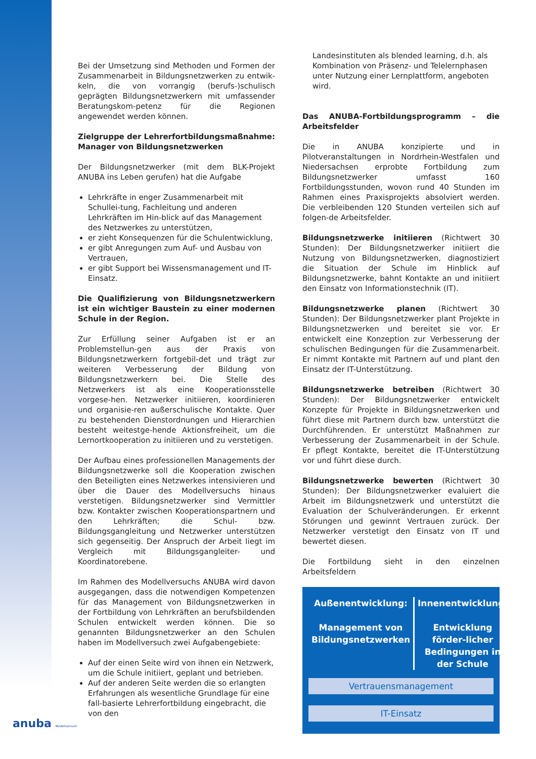Bei der Umsetzung sind Methoden und Formen der Zusammenarbeit in Bildungsnetzwerken zu entwik-keln, die von vorrangig (berufs-)schulisch geprägten Bildungsnetzwerkern mit umfassender Beratungskom-petenz für die Regionen angewendet werden können.
Zielgruppe der Lehrerfortbildungsmaßnahme: Manager von Bildungsnetzwerken
Der Bildungsnetzwerker (mit dem BLK-Projekt ANUBA ins Leben gerufen) hat die Aufgabe
Lehrkräfte in enger Zusammenarbeit mit Schullei-tung, Fachleitung und anderen Lehrkräften im Hin-blick auf das Management des Netzwerkes zu unterstützen,
er zieht Konsequenzen für die Schulentwicklung,
er gibt Anregungen zum Auf- und Ausbau von Vertrauen,
er gibt Support bei Wissensmanagement und IT-Einsatz.
Die Qualifizierung von Bildungsnetzwerkern ist ein wichtiger Baustein zu einer modernen Schule in der Region.
Zur Erfüllung seiner Aufgaben ist er an Problemstellun-gen aus der Praxis von Bildungsnetzwerkern fortgebil-det und trägt zur weiteren Verbesserung der Bildung von Bildungsnetzwerkern bei. Die Stelle des Netzwerkers ist als eine Kooperationsstelle vorgese-hen. Netzwerker initiieren, koordinieren und organisie-ren außerschulische Kontakte. Quer zu bestehenden Dienstordnungen und Hierarchien besteht weitestge-hende Aktionsfreiheit, um die Lernortkooperation zu initiieren und zu verstetigen.
Der Aufbau eines professionellen Managements der Bildungsnetzwerke soll die Kooperation zwischen den Beteiligten eines Netzwerkes intensivieren und über die Dauer des Modellversuchs hinaus verstetigen. Bildungsnetzwerker sind Vermittler bzw. Kontakter zwischen Kooperationspartnern und den Lehrkräften; die Schul- bzw. Bildungsgangleitung und Netzwerker unterstützen sich gegenseitig. Der Anspruch der Arbeit liegt im Vergleich mit Bildungsgangleiter- und Koordinatorebene.
Im Rahmen des Modellversuchs ANUBA wird davon ausgegangen, dass die notwendigen Kompetenzen für das Management von Bildungsnetzwerken in der Fortbildung von Lehrkräften an berufsbildenden Schulen entwickelt werden können. Die so genannten Bildungsnetzwerker an den Schulen haben im Modellversuch zwei Aufgabengebiete:
Auf der einen Seite wird von ihnen ein Netzwerk, um die Schule initiiert, geplant und betrieben.
Auf der anderen Seite werden die so erlangten Erfahrungen als wesentliche Grundlage für eine fall-basierte Lehrerfortbildung eingebracht, die von den
Landesinstituten als blended learning, d.h. als Kombination von Präsenz- und Telelernphasen unter Nutzung einer Lernplattform, angeboten wird.
Das ANUBA-Fortbildungsprogramm – die Arbeitsfelder
Die in ANUBA konzipierte und in Pilotveranstaltungen in Nordrhein-Westfalen und Niedersachsen erprobte Fortbildung zum Bildungsnetzwerker umfasst 160 Fortbildungsstunden, wovon rund 40 Stunden im Rahmen eines Praxisprojekts absolviert werden. Die verbleibenden 120 Stunden verteilen sich auf folgen-de Arbeitsfelder.
Bildungsnetzwerke initiieren (Richtwert 30 Stunden): Der Bildungsnetzwerker initiiert die Nutzung von Bildungsnetzwerken, diagnostiziert die Situation der Schule im Hinblick auf Bildungsnetzwerke, bahnt Kontakte an und initiiert den Einsatz von Informationstechnik (IT).
Bildungsnetzwerke planen (Richtwert 30 Stunden): Der Bildungsnetzwerker plant Projekte in Bildungsnetzwerken und bereitet sie vor. Er entwickelt eine Konzeption zur Verbesserung der schulischen Bedingungen für die Zusammenarbeit. Er nimmt Kontakte mit Partnern auf und plant den Einsatz der IT-Unterstützung.
Bildungsnetzwerke betreiben (Richtwert 30 Stunden): Der Bildungsnetzwerker entwickelt Konzepte für Projekte in Bildungsnetzwerken und führt diese mit Partnern durch bzw. unterstützt die Durchführenden. Er unterstützt Maßnahmen zur Verbesserung der Zusammenarbeit in der Schule. Er pflegt Kontakte, bereitet die IT-Unterstützung vor und führt diese durch.
Bildungsnetzwerke bewerten (Richtwert 30 Stunden): Der Bildungsnetzwerker evaluiert die Arbeit im Bildungsnetzwerk und unterstützt die Evaluation der Schulveränderungen. Er erkennt Störungen und gewinnt Vertrauen zurück. Der Netzwerker verstetigt den Einsatz von IT und bewertet diesen.
Die Fortbildung sieht in den einzelnen Arbeitsfeldern
Außenentwicklung:
Management von Bildungsnetzwerken
Innenentwicklung:
Entwicklung förder-licher Bedingungen in der Schule
Vertrauensmanagement
IT-Einsatz
anuba Modellversuch